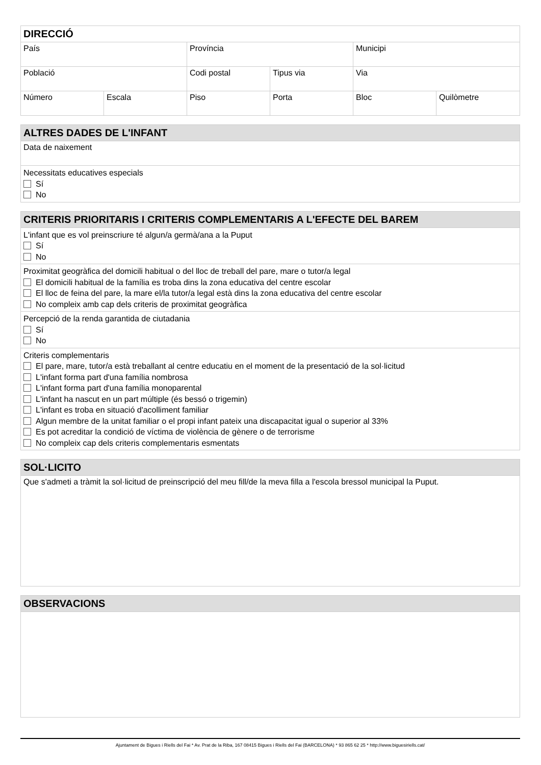| DIRECCIÓ | | | | | |
| --- | --- | --- | --- | --- | --- |
| País | | Província | | Municipi | |
| Població | | Codi postal | Tipus via | Via | |
| Número | Escala | Piso | Porta | Bloc | Quilòmetre |
| ALTRES DADES DE L'INFANT |
| --- |
| Data de naixement |
| Necessitats educatives especials Sí No |
| CRITERIS PRIORITARIS I CRITERIS COMPLEMENTARIS A L'EFECTE DEL BAREM |
| --- |
| L'infant que es vol preinscriure té algun/a germà/ana a la Puput Sí No |
| Proximitat geogràfica del domicili habitual o del lloc de treball del pare, mare o tutor/a legal El domicili habitual de la família es troba dins la zona educativa del centre escolar El lloc de feina del pare, la mare el/la tutor/a legal està dins la zona educativa del centre escolar No compleix amb cap dels criteris de proximitat geogràfica |
| Percepció de la renda garantida de ciutadania Sí No |
| Criteris complementaris El pare, mare, tutor/a està treballant al centre educatiu en el moment de la presentació de la sol·licitud L'infant forma part d'una família nombrosa L'infant forma part d'una família monoparental L'infant ha nascut en un part múltiple (és bessó o trigemin) L'infant es troba en situació d'acolliment familiar Algun membre de la unitat familiar o el propi infant pateix una discapacitat igual o superior al 33% Es pot acreditar la condició de víctima de violència de gènere o de terrorisme No compleix cap dels criteris complementaris esmentats |
| SOL·LICITO |
| --- |
| Que s'admeti a tràmit la sol·licitud de preinscripció del meu fill/de la meva filla a l'escola bressol municipal la Puput. |
| OBSERVACIONS |
| --- |
Ajuntament de Bigues i Riells del Fai * Av. Prat de la Riba, 167 08415 Bigues i Riells del Fai (BARCELONA) * 93 865 62 25 * http://www.biguesiriells.cat/